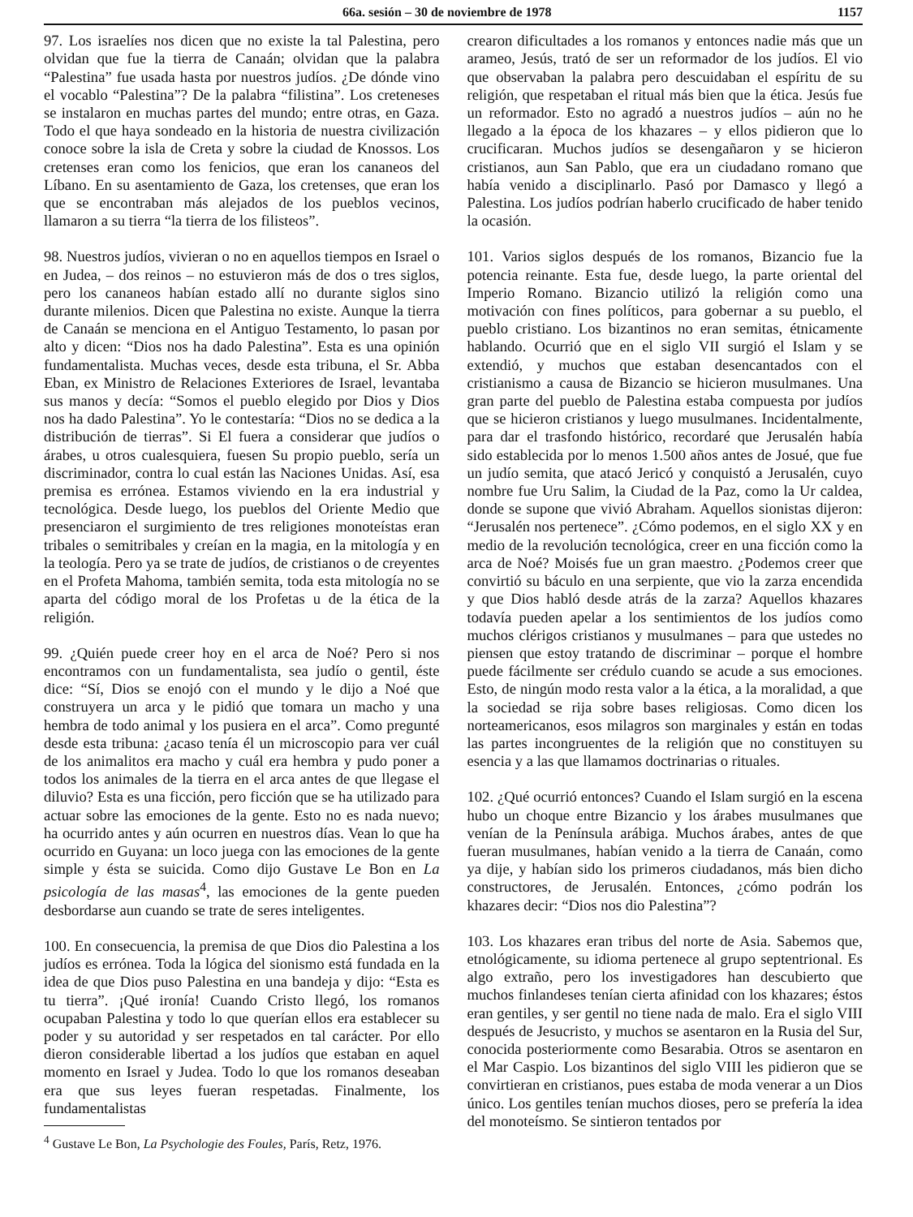66a. sesión – 30 de noviembre de 1978 1157
97. Los israelíes nos dicen que no existe la tal Palestina, pero olvidan que fue la tierra de Canaán; olvidan que la palabra “Palestina” fue usada hasta por nuestros judíos. ¿De dónde vino el vocablo “Palestina”? De la palabra “filistina”. Los creteneses se instalaron en muchas partes del mundo; entre otras, en Gaza. Todo el que haya sondeado en la historia de nuestra civilización conoce sobre la isla de Creta y sobre la ciudad de Knossos. Los cretenses eran como los fenicios, que eran los cananeos del Líbano. En su asentamiento de Gaza, los cretenses, que eran los que se encontraban más alejados de los pueblos vecinos, llamaron a su tierra “la tierra de los filisteos”.
98. Nuestros judíos, vivieran o no en aquellos tiempos en Israel o en Judea, – dos reinos – no estuvieron más de dos o tres siglos, pero los cananeos habían estado allí no durante siglos sino durante milenios. Dicen que Palestina no existe. Aunque la tierra de Canaán se menciona en el Antiguo Testamento, lo pasan por alto y dicen: “Dios nos ha dado Palestina”. Esta es una opinión fundamentalista. Muchas veces, desde esta tribuna, el Sr. Abba Eban, ex Ministro de Relaciones Exteriores de Israel, levantaba sus manos y decía: “Somos el pueblo elegido por Dios y Dios nos ha dado Palestina”. Yo le contestaría: “Dios no se dedica a la distribución de tierras”. Si El fuera a considerar que judíos o árabes, u otros cualesquiera, fuesen Su propio pueblo, sería un discriminador, contra lo cual están las Naciones Unidas. Así, esa premisa es errónea. Estamos viviendo en la era industrial y tecnológica. Desde luego, los pueblos del Oriente Medio que presenciaron el surgimiento de tres religiones monoteístas eran tribales o semitribales y creían en la magia, en la mitología y en la teología. Pero ya se trate de judíos, de cristianos o de creyentes en el Profeta Mahoma, también semita, toda esta mitología no se aparta del código moral de los Profetas u de la ética de la religión.
99. ¿Quién puede creer hoy en el arca de Noé? Pero si nos encontramos con un fundamentalista, sea judío o gentil, éste dice: “Sí, Dios se enojó con el mundo y le dijo a Noé que construyera un arca y le pidió que tomara un macho y una hembra de todo animal y los pusiera en el arca”. Como pregunté desde esta tribuna: ¿acaso tenía él un microscopio para ver cuál de los animalitos era macho y cuál era hembra y pudo poner a todos los animales de la tierra en el arca antes de que llegase el diluvio? Esta es una ficción, pero ficción que se ha utilizado para actuar sobre las emociones de la gente. Esto no es nada nuevo; ha ocurrido antes y aún ocurren en nuestros días. Vean lo que ha ocurrido en Guyana: un loco juega con las emociones de la gente simple y ésta se suicida. Como dijo Gustave Le Bon en La psicología de las masas<sup>4</sup>, las emociones de la gente pueden desbordarse aun cuando se trate de seres inteligentes.
100. En consecuencia, la premisa de que Dios dio Palestina a los judíos es errónea. Toda la lógica del sionismo está fundada en la idea de que Dios puso Palestina en una bandeja y dijo: “Esta es tu tierra”. ¡Qué ironía! Cuando Cristo llegó, los romanos ocupaban Palestina y todo lo que querían ellos era establecer su poder y su autoridad y ser respetados en tal carácter. Por ello dieron considerable libertad a los judíos que estaban en aquel momento en Israel y Judea. Todo lo que los romanos deseaban era que sus leyes fueran respetadas. Finalmente, los fundamentalistas
<sup>4</sup> Gustave Le Bon, La Psychologie des Foules, París, Retz, 1976.
crearon dificultades a los romanos y entonces nadie más que un arameo, Jesús, trató de ser un reformador de los judíos. El vio que observaban la palabra pero descuidaban el espíritu de su religión, que respetaban el ritual más bien que la ética. Jesús fue un reformador. Esto no agradó a nuestros judíos – aún no he llegado a la época de los khazares – y ellos pidieron que lo crucificaran. Muchos judíos se desengañaron y se hicieron cristianos, aun San Pablo, que era un ciudadano romano que había venido a disciplinarlo. Pasó por Damasco y llegó a Palestina. Los judíos podrían haberlo crucificado de haber tenido la ocasión.
101. Varios siglos después de los romanos, Bizancio fue la potencia reinante. Esta fue, desde luego, la parte oriental del Imperio Romano. Bizancio utilizó la religión como una motivación con fines políticos, para gobernar a su pueblo, el pueblo cristiano. Los bizantinos no eran semitas, étnicamente hablando. Ocurrió que en el siglo VII surgió el Islam y se extendió, y muchos que estaban desencantados con el cristianismo a causa de Bizancio se hicieron musulmanes. Una gran parte del pueblo de Palestina estaba compuesta por judíos que se hicieron cristianos y luego musulmanes. Incidentalmente, para dar el trasfondo histórico, recordaré que Jerusalén había sido establecida por lo menos 1.500 años antes de Josué, que fue un judío semita, que atacó Jericó y conquistó a Jerusalén, cuyo nombre fue Uru Salim, la Ciudad de la Paz, como la Ur caldea, donde se supone que vivió Abraham. Aquellos sionistas dijeron: “Jerusalén nos pertenece”. ¿Cómo podemos, en el siglo XX y en medio de la revolución tecnológica, creer en una ficción como la arca de Noé? Moisés fue un gran maestro. ¿Podemos creer que convirtió su báculo en una serpiente, que vio la zarza encendida y que Dios habló desde atrás de la zarza? Aquellos khazares todavía pueden apelar a los sentimientos de los judíos como muchos clérigos cristianos y musulmanes – para que ustedes no piensen que estoy tratando de discriminar – porque el hombre puede fácilmente ser crédulo cuando se acude a sus emociones. Esto, de ningún modo resta valor a la ética, a la moralidad, a que la sociedad se rija sobre bases religiosas. Como dicen los norteamericanos, esos milagros son marginales y están en todas las partes incongruentes de la religión que no constituyen su esencia y a las que llamamos doctrinarias o rituales.
102. ¿Qué ocurrió entonces? Cuando el Islam surgió en la escena hubo un choque entre Bizancio y los árabes musulmanes que venían de la Península arábiga. Muchos árabes, antes de que fueran musulmanes, habían venido a la tierra de Canaán, como ya dije, y habían sido los primeros ciudadanos, más bien dicho constructores, de Jerusalén. Entonces, ¿cómo podrán los khazares decir: “Dios nos dio Palestina”?
103. Los khazares eran tribus del norte de Asia. Sabemos que, etnológicamente, su idioma pertenece al grupo septentrional. Es algo extraño, pero los investigadores han descubierto que muchos finlandeses tenían cierta afinidad con los khazares; éstos eran gentiles, y ser gentil no tiene nada de malo. Era el siglo VIII después de Jesucristo, y muchos se asentaron en la Rusia del Sur, conocida posteriormente como Besarabia. Otros se asentaron en el Mar Caspio. Los bizantinos del siglo VIII les pidieron que se convirtieran en cristianos, pues estaba de moda venerar a un Dios único. Los gentiles tenían muchos dioses, pero se prefería la idea del monoteísmo. Se sintieron tentados por